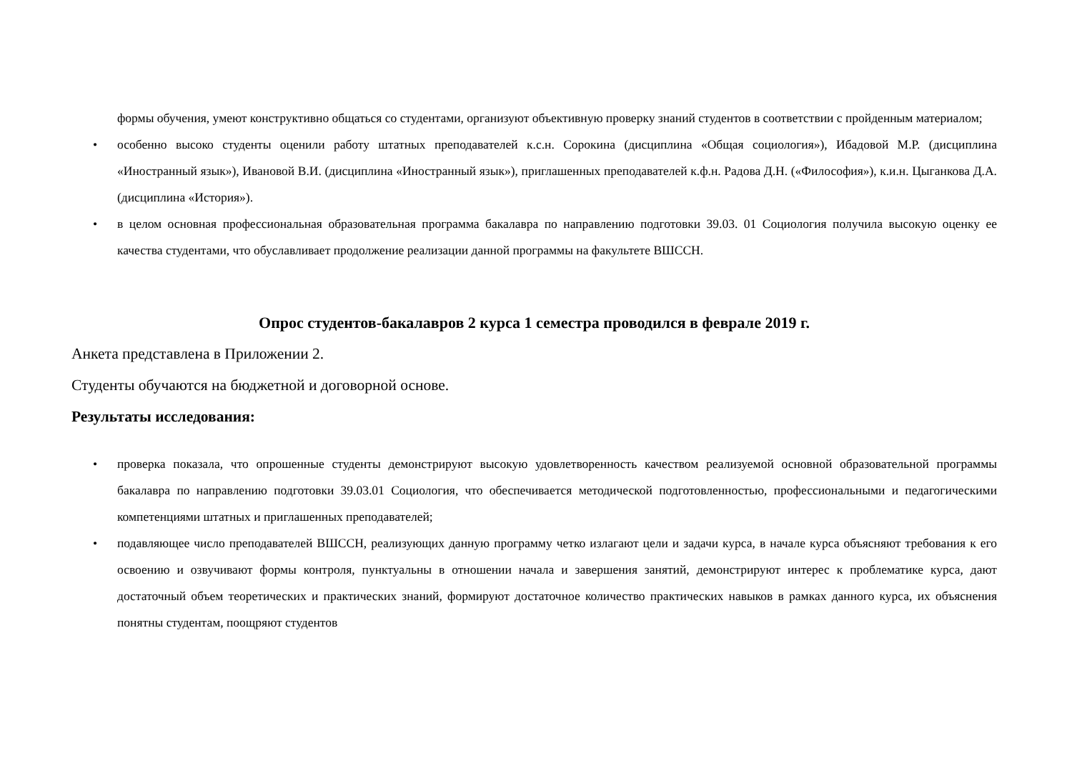формы обучения, умеют конструктивно общаться со студентами, организуют объективную проверку знаний студентов в соответствии с пройденным материалом;
• особенно высоко студенты оценили работу штатных преподавателей к.с.н. Сорокина (дисциплина «Общая социология»), Ибадовой М.Р. (дисциплина «Иностранный язык»), Ивановой В.И. (дисциплина «Иностранный язык»), приглашенных преподавателей к.ф.н. Радова Д.Н. («Философия»), к.и.н. Цыганкова Д.А. (дисциплина «История»).
• в целом основная профессиональная образовательная программа бакалавра по направлению подготовки 39.03. 01 Социология получила высокую оценку ее качества студентами, что обуславливает продолжение реализации данной программы на факультете ВШССН.
Опрос студентов-бакалавров 2 курса 1 семестра проводился в феврале 2019 г.
Анкета представлена в Приложении 2.
Студенты обучаются на бюджетной и договорной основе.
Результаты исследования:
• проверка показала, что опрошенные студенты демонстрируют высокую удовлетворенность качеством реализуемой основной образовательной программы бакалавра по направлению подготовки 39.03.01 Социология, что обеспечивается методической подготовленностью, профессиональными и педагогическими компетенциями штатных и приглашенных преподавателей;
• подавляющее число преподавателей ВШССН, реализующих данную программу четко излагают цели и задачи курса, в начале курса объясняют требования к его освоению и озвучивают формы контроля, пунктуальны в отношении начала и завершения занятий, демонстрируют интерес к проблематике курса, дают достаточный объем теоретических и практических знаний, формируют достаточное количество практических навыков в рамках данного курса, их объяснения понятны студентам, поощряют студентов